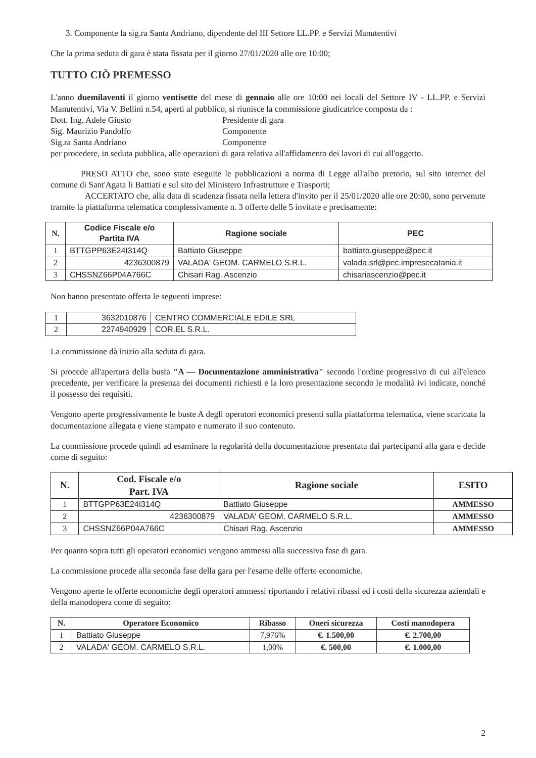3. Componente la sig.ra Santa Andriano, dipendente del III Settore LL.PP. e Servizi Manutentivi
Che la prima seduta di gara è stata fissata per il giorno 27/01/2020 alle ore 10:00;
TUTTO CIÒ PREMESSO
L'anno duemilaventi il giorno ventisette del mese di gennaio alle ore 10:00 nei locali del Settore IV - LL.PP. e Servizi Manutentivi, Via V. Bellini n.54, aperti al pubblico, si riunisce la commissione giudicatrice composta da :
Dott. Ing. Adele Giusto
Presidente di gara
Sig. Maurizio Pandolfo
Componente
Sig.ra Santa Andriano
Componente
per procedere, in seduta pubblica, alle operazioni di gara relativa all'affidamento dei lavori di cui all'oggetto.
PRESO ATTO che, sono state eseguite le pubblicazioni a norma di Legge all'albo pretorio, sul sito internet del comune di Sant'Agata li Battiati e sul sito del Ministero Infrastrutture e Trasporti;
ACCERTATO che, alla data di scadenza fissata nella lettera d'invito per il 25/01/2020 alle ore 20:00, sono pervenute tramite la piattaforma telematica complessivamente n. 3 offerte delle 5 invitate e precisamente:
| N. | Codice Fiscale e/o Partita IVA | Ragione sociale | PEC |
| --- | --- | --- | --- |
| 1 | BTTGPP63E24I314Q | Battiato Giuseppe | battiato.giuseppe@pec.it |
| 2 | 4236300879 | VALADA' GEOM. CARMELO S.R.L. | valada.srl@pec.impresecatania.it |
| 3 | CHSSNZ66P04A766C | Chisari Rag. Ascenzio | chisariascenzio@pec.it |
Non hanno presentato offerta le seguenti imprese:
| 1 | 3632010876 | CENTRO COMMERCIALE EDILE SRL |
| 2 | 2274940929 | COR.EL S.R.L. |
La commissione dà inizio alla seduta di gara.
Si procede all'apertura della busta "A — Documentazione amministrativa" secondo l'ordine progressivo di cui all'elenco precedente, per verificare la presenza dei documenti richiesti e la loro presentazione secondo le modalità ivi indicate, nonché il possesso dei requisiti.
Vengono aperte progressivamente le buste A degli operatori economici presenti sulla piattaforma telematica, viene scaricata la documentazione allegata e viene stampato e numerato il suo contenuto.
La commissione procede quindi ad esaminare la regolarità della documentazione presentata dai partecipanti alla gara e decide come di seguito:
| N. | Cod. Fiscale e/o Part. IVA | Ragione sociale | ESITO |
| --- | --- | --- | --- |
| 1 | BTTGPP63E24I314Q | Battiato Giuseppe | AMMESSO |
| 2 | 4236300879 | VALADA' GEOM. CARMELO S.R.L. | AMMESSO |
| 3 | CHSSNZ66P04A766C | Chisari Rag. Ascenzio | AMMESSO |
Per quanto sopra tutti gli operatori economici vengono ammessi alla successiva fase di gara.
La commissione procede alla seconda fase della gara per l'esame delle offerte economiche.
Vengono aperte le offerte economiche degli operatori ammessi riportando i relativi ribassi ed i costi della sicurezza aziendali e della manodopera come di seguito:
| N. | Operatore Economico | Ribasso | Oneri sicurezza | Costi manodopera |
| --- | --- | --- | --- | --- |
| 1 | Battiato Giuseppe | 7,976% | €. 1.500,00 | €. 2.700,00 |
| 2 | VALADA' GEOM. CARMELO S.R.L. | 1,00% | €. 500,00 | €. 1.000,00 |
2